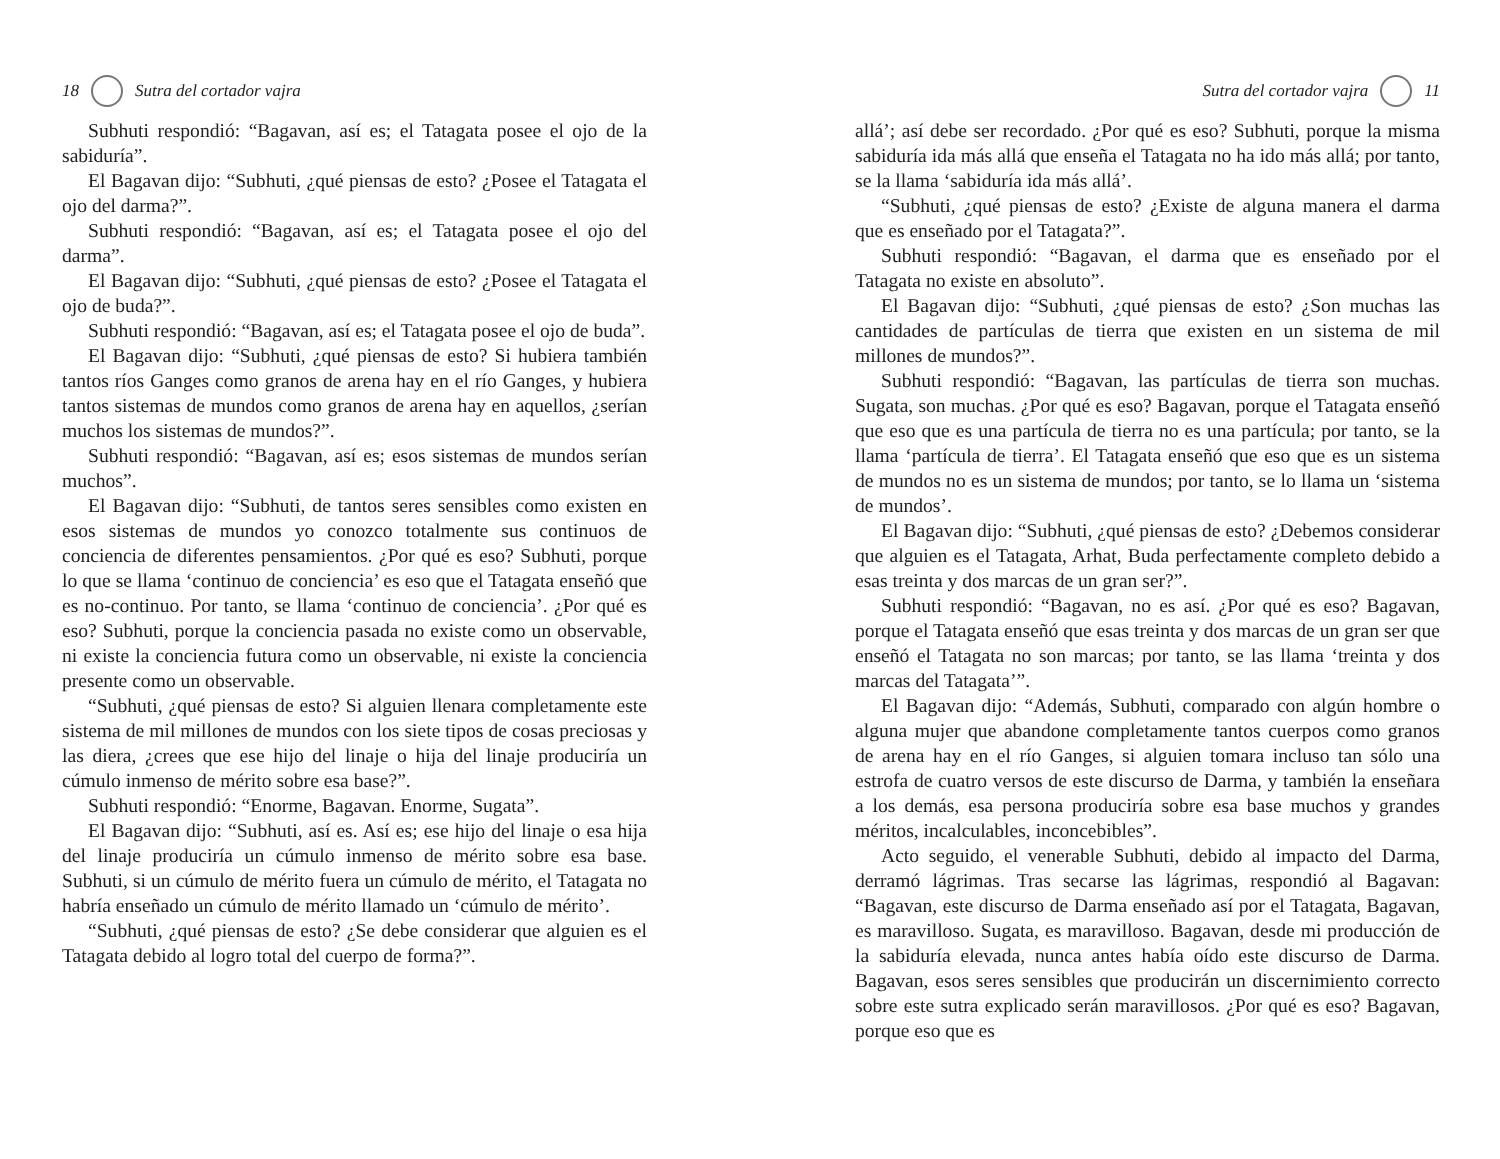18 Sutra del cortador vajra
Subhuti respondió: “Bagavan, así es; el Tatagata posee el ojo de la sabiduría”.
El Bagavan dijo: “Subhuti, ¿qué piensas de esto? ¿Posee el Tatagata el ojo del darma?”.
Subhuti respondió: “Bagavan, así es; el Tatagata posee el ojo del darma”.
El Bagavan dijo: “Subhuti, ¿qué piensas de esto? ¿Posee el Tatagata el ojo de buda?”.
Subhuti respondió: “Bagavan, así es; el Tatagata posee el ojo de buda”.
El Bagavan dijo: “Subhuti, ¿qué piensas de esto? Si hubiera también tantos ríos Ganges como granos de arena hay en el río Ganges, y hubiera tantos sistemas de mundos como granos de arena hay en aquellos, ¿serían muchos los sistemas de mundos?”.
Subhuti respondió: “Bagavan, así es; esos sistemas de mundos serían muchos”.
El Bagavan dijo: “Subhuti, de tantos seres sensibles como existen en esos sistemas de mundos yo conozco totalmente sus continuos de conciencia de diferentes pensamientos. ¿Por qué es eso? Subhuti, porque lo que se llama ‘continuo de conciencia’ es eso que el Tatagata enseñó que es no-continuo. Por tanto, se llama ‘continuo de conciencia’. ¿Por qué es eso? Subhuti, porque la conciencia pasada no existe como un observable, ni existe la conciencia futura como un observable, ni existe la conciencia presente como un observable.
“Subhuti, ¿qué piensas de esto? Si alguien llenara completamente este sistema de mil millones de mundos con los siete tipos de cosas preciosas y las diera, ¿crees que ese hijo del linaje o hija del linaje produciría un cúmulo inmenso de mérito sobre esa base?”.
Subhuti respondió: “Enorme, Bagavan. Enorme, Sugata”.
El Bagavan dijo: “Subhuti, así es. Así es; ese hijo del linaje o esa hija del linaje produciría un cúmulo inmenso de mérito sobre esa base. Subhuti, si un cúmulo de mérito fuera un cúmulo de mérito, el Tatagata no habría enseñado un cúmulo de mérito llamado un ‘cúmulo de mérito’.
“Subhuti, ¿qué piensas de esto? ¿Se debe considerar que alguien es el Tatagata debido al logro total del cuerpo de forma?”.
Sutra del cortador vajra 11
allá’; así debe ser recordado. ¿Por qué es eso? Subhuti, porque la misma sabiduría ida más allá que enseña el Tatagata no ha ido más allá; por tanto, se la llama ‘sabiduría ida más allá’.
“Subhuti, ¿qué piensas de esto? ¿Existe de alguna manera el darma que es enseñado por el Tatagata?”.
Subhuti respondió: “Bagavan, el darma que es enseñado por el Tatagata no existe en absoluto”.
El Bagavan dijo: “Subhuti, ¿qué piensas de esto? ¿Son muchas las cantidades de partículas de tierra que existen en un sistema de mil millones de mundos?”.
Subhuti respondió: “Bagavan, las partículas de tierra son muchas. Sugata, son muchas. ¿Por qué es eso? Bagavan, porque el Tatagata enseñó que eso que es una partícula de tierra no es una partícula; por tanto, se la llama ‘partícula de tierra’. El Tatagata enseñó que eso que es un sistema de mundos no es un sistema de mundos; por tanto, se lo llama un ‘sistema de mundos’.
El Bagavan dijo: “Subhuti, ¿qué piensas de esto? ¿Debemos considerar que alguien es el Tatagata, Arhat, Buda perfectamente completo debido a esas treinta y dos marcas de un gran ser?”.
Subhuti respondió: “Bagavan, no es así. ¿Por qué es eso? Bagavan, porque el Tatagata enseñó que esas treinta y dos marcas de un gran ser que enseñó el Tatagata no son marcas; por tanto, se las llama ‘treinta y dos marcas del Tatagata’”.
El Bagavan dijo: “Además, Subhuti, comparado con algún hombre o alguna mujer que abandone completamente tantos cuerpos como granos de arena hay en el río Ganges, si alguien tomara incluso tan sólo una estrofa de cuatro versos de este discurso de Darma, y también la enseñara a los demás, esa persona produciría sobre esa base muchos y grandes méritos, incalculables, inconcebibles”.
Acto seguido, el venerable Subhuti, debido al impacto del Darma, derramó lágrimas. Tras secarse las lágrimas, respondió al Bagavan: “Bagavan, este discurso de Darma enseñado así por el Tatagata, Bagavan, es maravilloso. Sugata, es maravilloso. Bagavan, desde mi producción de la sabiduría elevada, nunca antes había oído este discurso de Darma. Bagavan, esos seres sensibles que producirán un discernimiento correcto sobre este sutra explicado serán maravillosos. ¿Por qué es eso? Bagavan, porque eso que es